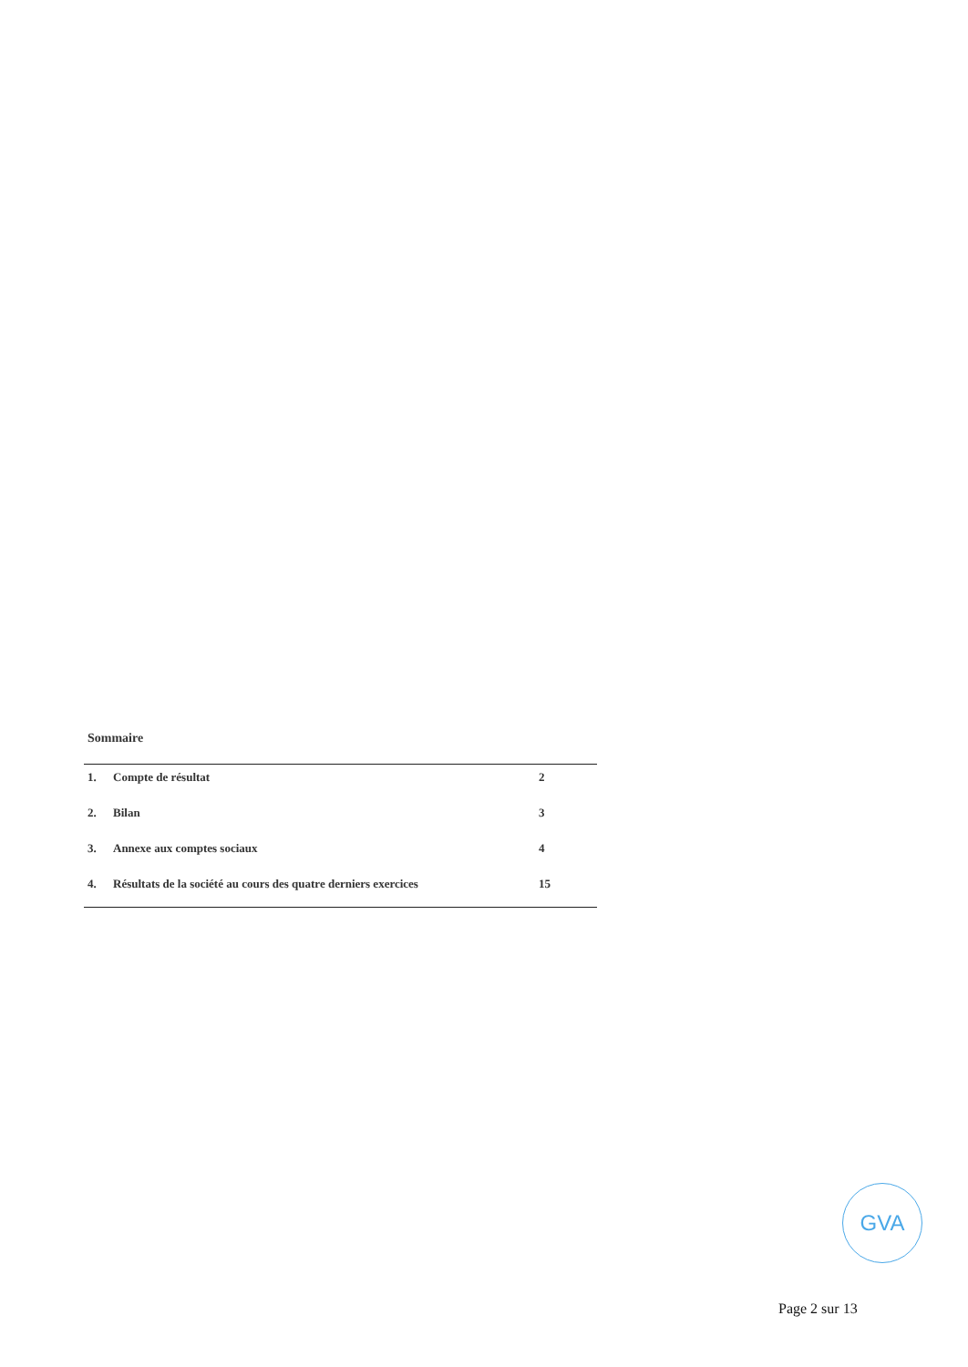Sommaire
| 1. | Compte de résultat | 2 |
| 2. | Bilan | 3 |
| 3. | Annexe aux comptes sociaux | 4 |
| 4. | Résultats de la société au cours des quatre derniers exercices | 15 |
GVA
Page 2 sur 13